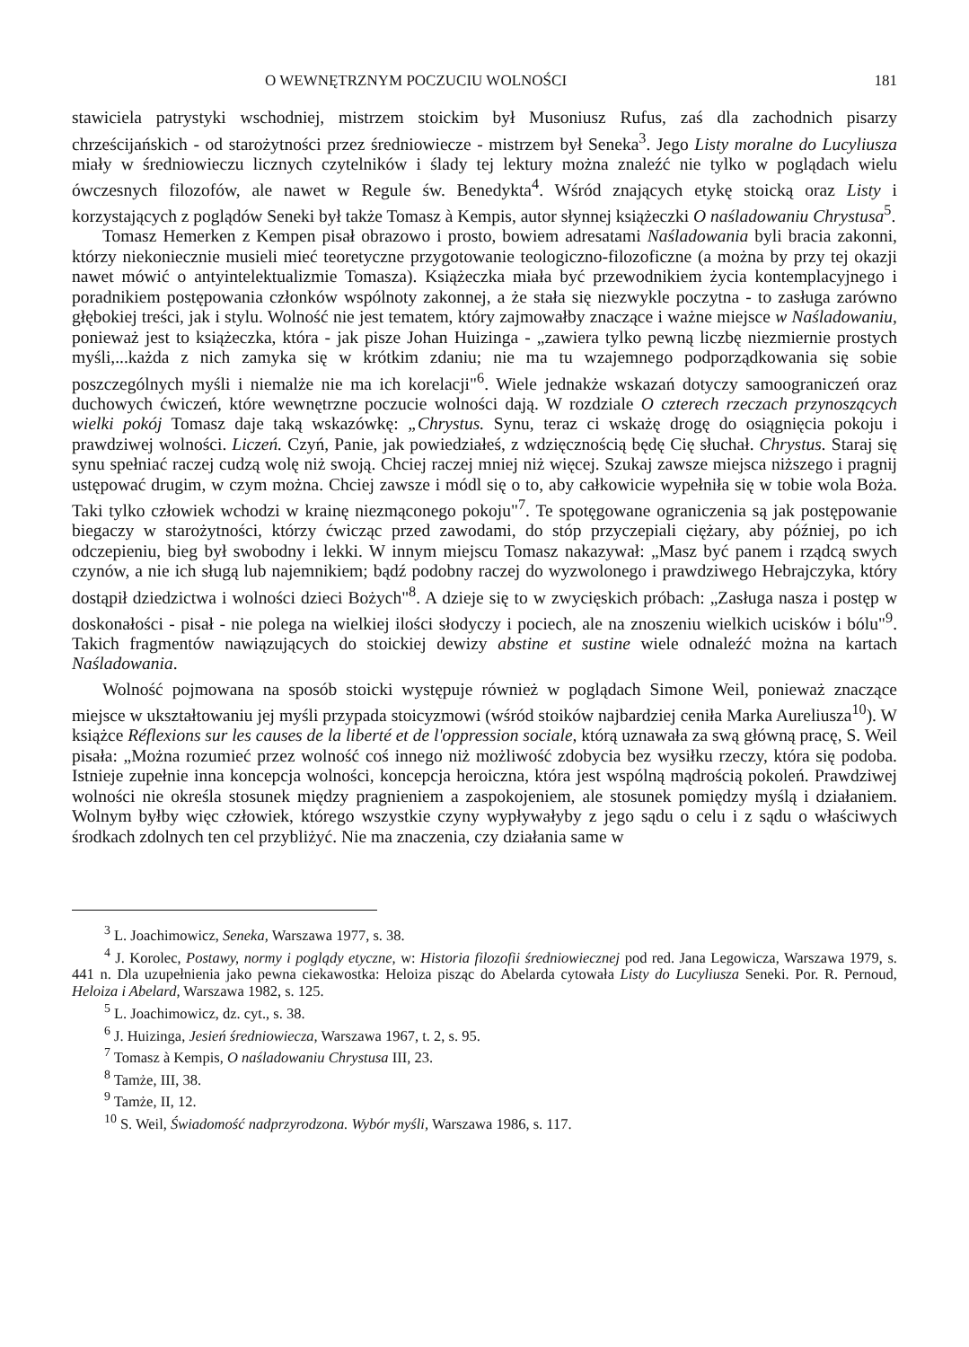O WEWNĘTRZNYM POCZUCIU WOLNOŚCI 181
stawiciela patrystyki wschodniej, mistrzem stoickim był Musoniusz Rufus, zaś dla zachodnich pisarzy chrześcijańskich - od starożytności przez średniowiecze - mistrzem był Seneka<sup>3</sup>. Jego Listy moralne do Lucyliusza miały w średniowieczu licznych czytelników i ślady tej lektury można znaleźć nie tylko w poglądach wielu ówczesnych filozofów, ale nawet w Regule św. Benedykta<sup>4</sup>. Wśród znających etykę stoicką oraz Listy i korzystających z poglądów Seneki był także Tomasz à Kempis, autor słynnej książeczki O naśladowaniu Chrystusa<sup>5</sup>.
Tomasz Hemerken z Kempen pisał obrazowo i prosto, bowiem adresatami Naśladowania byli bracia zakonni, którzy niekoniecznie musieli mieć teoretyczne przygotowanie teologiczno-filozoficzne (a można by przy tej okazji nawet mówić o antyintelektualizmie Tomasza). Książeczka miała być przewodnikiem życia kontemplacyjnego i poradnikiem postępowania członków wspólnoty zakonnej, a że stała się niezwykle poczytna - to zasługa zarówno głębokiej treści, jak i stylu. Wolność nie jest tematem, który zajmowałby znaczące i ważne miejsce w Naśladowaniu, ponieważ jest to książeczka, która - jak pisze Johan Huizinga - „zawiera tylko pewną liczbę niezmiernie prostych myśli,...każda z nich zamyka się w krótkim zdaniu; nie ma tu wzajemnego podporządkowania się sobie poszczególnych myśli i niemalże nie ma ich korelacji"<sup>6</sup>. Wiele jednakże wskazań dotyczy samoograniczeń oraz duchowych ćwiczeń, które wewnętrzne poczucie wolności dają. W rozdziale O czterech rzeczach przynoszących wielki pokój Tomasz daje taką wskazówkę: „Chrystus. Synu, teraz ci wskażę drogę do osiągnięcia pokoju i prawdziwej wolności. Liczeń. Czyń, Panie, jak powiedziałeś, z wdzięcznością będę Cię słuchał. Chrystus. Staraj się synu spełniać raczej cudzą wolę niż swoją. Chciej raczej mniej niż więcej. Szukaj zawsze miejsca niższego i pragnij ustępować drugim, w czym można. Chciej zawsze i módl się o to, aby całkowicie wypełniła się w tobie wola Boża. Taki tylko człowiek wchodzi w krainę niezmąconego pokoju"<sup>7</sup>. Te spotęgowane ograniczenia są jak postępowanie biegaczy w starożytności, którzy ćwicząc przed zawodami, do stóp przyczepiali ciężary, aby później, po ich odczepieniu, bieg był swobodny i lekki. W innym miejscu Tomasz nakazywał: „Masz być panem i rządcą swych czynów, a nie ich sługą lub najemnikiem; bądź podobny raczej do wyzwolonego i prawdziwego Hebrajczyka, który dostąpił dziedzictwa i wolności dzieci Bożych"<sup>8</sup>. A dzieje się to w zwycięskich próbach: „Zasługa nasza i postęp w doskonałości - pisał - nie polega na wielkiej ilości słodyczy i pociech, ale na znoszeniu wielkich ucisków i bólu"<sup>9</sup>. Takich fragmentów nawiązujących do stoickiej dewizy abstine et sustine wiele odnaleźć można na kartach Naśladowania.
Wolność pojmowana na sposób stoicki występuje również w poglądach Simone Weil, ponieważ znaczące miejsce w ukształtowaniu jej myśli przypada stoicyzmowi (wśród stoików najbardziej ceniła Marka Aureliusza<sup>10</sup>). W książce Réflexions sur les causes de la liberté et de l'oppression sociale, którą uznawała za swą główną pracę, S. Weil pisała: „Można rozumieć przez wolność coś innego niż możliwość zdobycia bez wysiłku rzeczy, która się podoba. Istnieje zupełnie inna koncepcja wolności, koncepcja heroiczna, która jest wspólną mądrością pokoleń. Prawdziwej wolności nie określa stosunek między pragnieniem a zaspokojeniem, ale stosunek pomiędzy myślą i działaniem. Wolnym byłby więc człowiek, którego wszystkie czyny wypływałyby z jego sądu o celu i z sądu o właściwych środkach zdolnych ten cel przybliżyć. Nie ma znaczenia, czy działania same w
<sup>3</sup> L. Joachimowicz, Seneka, Warszawa 1977, s. 38.
<sup>4</sup> J. Korolec, Postawy, normy i poglądy etyczne, w: Historia filozofii średniowiecznej pod red. Jana Legowicza, Warszawa 1979, s. 441 n. Dla uzupełnienia jako pewna ciekawostka: Heloiza pisząc do Abelarda cytowała Listy do Lucyliusza Seneki. Por. R. Pernoud, Heloiza i Abelard, Warszawa 1982, s. 125.
<sup>5</sup> L. Joachimowicz, dz. cyt., s. 38.
<sup>6</sup> J. Huizinga, Jesień średniowiecza, Warszawa 1967, t. 2, s. 95.
<sup>7</sup> Tomasz à Kempis, O naśladowaniu Chrystusa III, 23.
<sup>8</sup> Tamże, III, 38.
<sup>9</sup> Tamże, II, 12.
<sup>10</sup> S. Weil, Świadomość nadprzyrodzona. Wybór myśli, Warszawa 1986, s. 117.